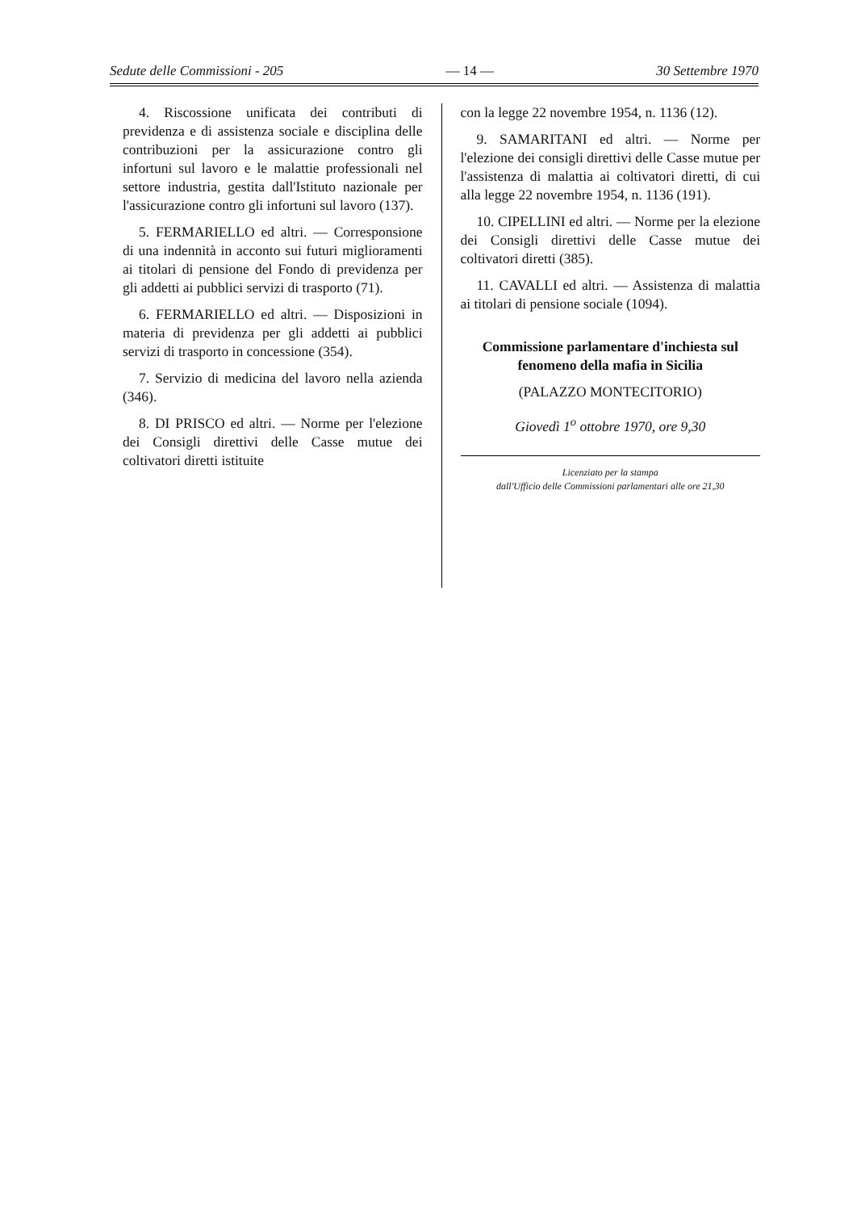Sedute delle Commissioni - 205 — 14 — 30 Settembre 1970
4. Riscossione unificata dei contributi di previdenza e di assistenza sociale e disciplina delle contribuzioni per la assicurazione contro gli infortuni sul lavoro e le malattie professionali nel settore industria, gestita dall'Istituto nazionale per l'assicurazione contro gli infortuni sul lavoro (137).
5. FERMARIELLO ed altri. — Corresponsione di una indennità in acconto sui futuri miglioramenti ai titolari di pensione del Fondo di previdenza per gli addetti ai pubblici servizi di trasporto (71).
6. FERMARIELLO ed altri. — Disposizioni in materia di previdenza per gli addetti ai pubblici servizi di trasporto in concessione (354).
7. Servizio di medicina del lavoro nella azienda (346).
8. DI PRISCO ed altri. — Norme per l'elezione dei Consigli direttivi delle Casse mutue dei coltivatori diretti istituite
con la legge 22 novembre 1954, n. 1136 (12).
9. SAMARITANI ed altri. — Norme per l'elezione dei consigli direttivi delle Casse mutue per l'assistenza di malattia ai coltivatori diretti, di cui alla legge 22 novembre 1954, n. 1136 (191).
10. CIPELLINI ed altri. — Norme per la elezione dei Consigli direttivi delle Casse mutue dei coltivatori diretti (385).
11. CAVALLI ed altri. — Assistenza di malattia ai titolari di pensione sociale (1094).
Commissione parlamentare d'inchiesta sul fenomeno della mafia in Sicilia
(PALAZZO MONTECITORIO)
Giovedì 1<sup>o</sup> ottobre 1970, ore 9,30
Licenziato per la stampa
dall'Ufficio delle Commissioni parlamentari alle ore 21,30